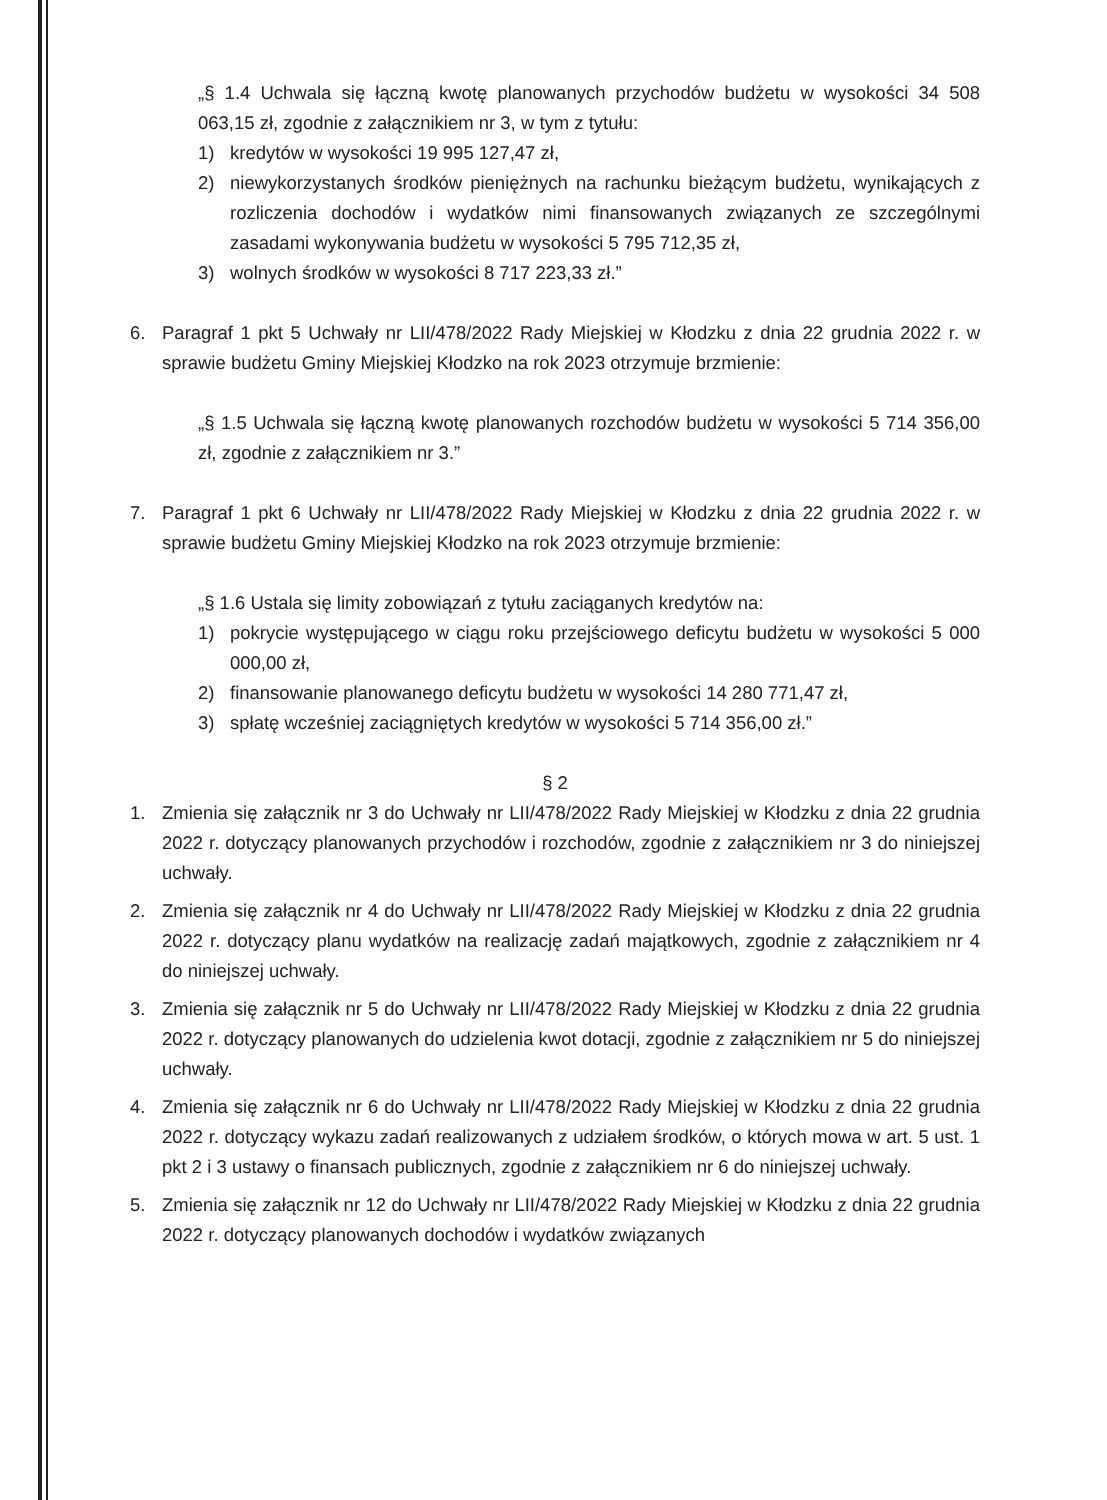„§ 1.4 Uchwala się łączną kwotę planowanych przychodów budżetu w wysokości 34 508 063,15 zł, zgodnie z załącznikiem nr 3, w tym z tytułu:
1) kredytów w wysokości 19 995 127,47 zł,
2) niewykorzystanych środków pieniężnych na rachunku bieżącym budżetu, wynikających z rozliczenia dochodów i wydatków nimi finansowanych związanych ze szczególnymi zasadami wykonywania budżetu w wysokości 5 795 712,35 zł,
3) wolnych środków w wysokości 8 717 223,33 zł.”
6. Paragraf 1 pkt 5 Uchwały nr LII/478/2022 Rady Miejskiej w Kłodzku z dnia 22 grudnia 2022 r. w sprawie budżetu Gminy Miejskiej Kłodzko na rok 2023 otrzymuje brzmienie:
„§ 1.5 Uchwala się łączną kwotę planowanych rozchodów budżetu w wysokości 5 714 356,00 zł, zgodnie z załącznikiem nr 3.”
7. Paragraf 1 pkt 6 Uchwały nr LII/478/2022 Rady Miejskiej w Kłodzku z dnia 22 grudnia 2022 r. w sprawie budżetu Gminy Miejskiej Kłodzko na rok 2023 otrzymuje brzmienie:
„§ 1.6 Ustala się limity zobowiązań z tytułu zaciąganych kredytów na:
1) pokrycie występującego w ciągu roku przejściowego deficytu budżetu w wysokości 5 000 000,00 zł,
2) finansowanie planowanego deficytu budżetu w wysokości 14 280 771,47 zł,
3) spłatę wcześniej zaciągniętych kredytów w wysokości 5 714 356,00 zł.”
§ 2
1. Zmienia się załącznik nr 3 do Uchwały nr LII/478/2022 Rady Miejskiej w Kłodzku z dnia 22 grudnia 2022 r. dotyczący planowanych przychodów i rozchodów, zgodnie z załącznikiem nr 3 do niniejszej uchwały.
2. Zmienia się załącznik nr 4 do Uchwały nr LII/478/2022 Rady Miejskiej w Kłodzku z dnia 22 grudnia 2022 r. dotyczący planu wydatków na realizację zadań majątkowych, zgodnie z załącznikiem nr 4 do niniejszej uchwały.
3. Zmienia się załącznik nr 5 do Uchwały nr LII/478/2022 Rady Miejskiej w Kłodzku z dnia 22 grudnia 2022 r. dotyczący planowanych do udzielenia kwot dotacji, zgodnie z załącznikiem nr 5 do niniejszej uchwały.
4. Zmienia się załącznik nr 6 do Uchwały nr LII/478/2022 Rady Miejskiej w Kłodzku z dnia 22 grudnia 2022 r. dotyczący wykazu zadań realizowanych z udziałem środków, o których mowa w art. 5 ust. 1 pkt 2 i 3 ustawy o finansach publicznych, zgodnie z załącznikiem nr 6 do niniejszej uchwały.
5. Zmienia się załącznik nr 12 do Uchwały nr LII/478/2022 Rady Miejskiej w Kłodzku z dnia 22 grudnia 2022 r. dotyczący planowanych dochodów i wydatków związanych